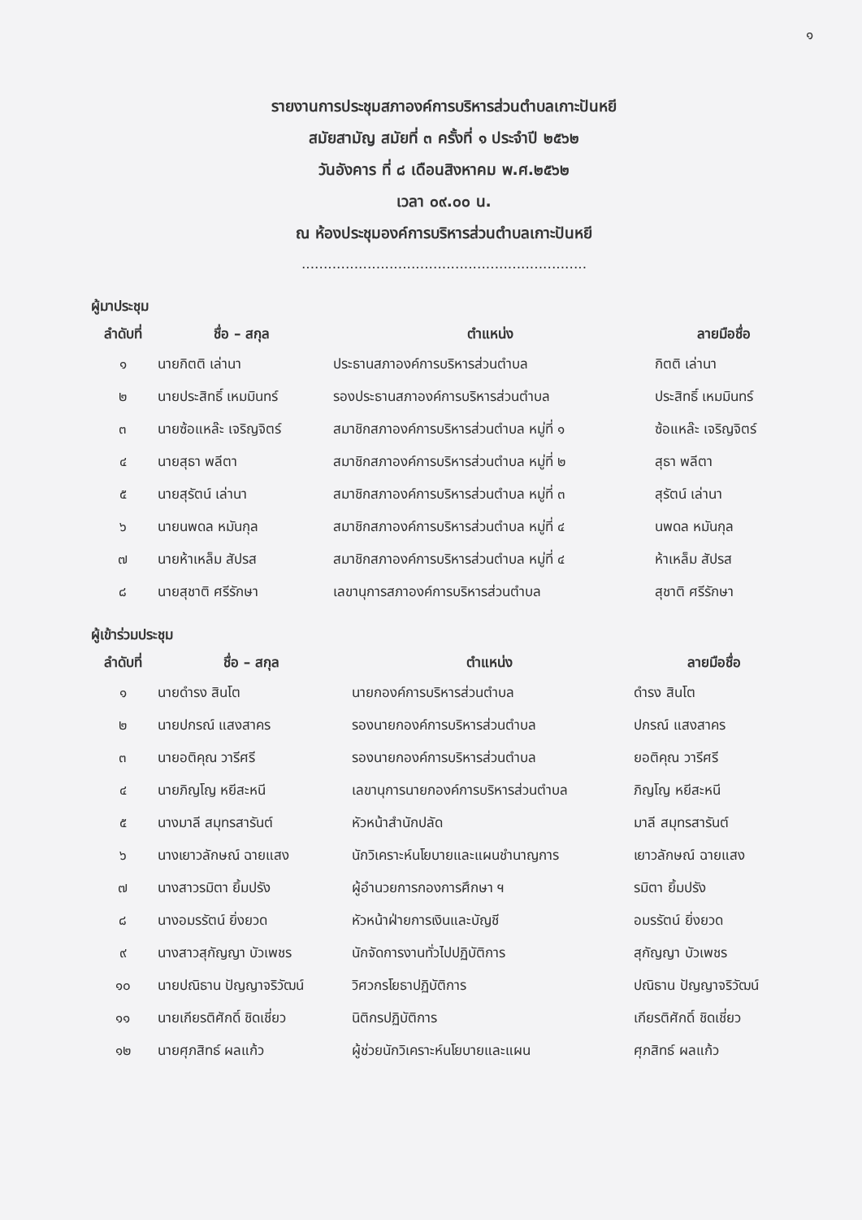๑
รายงานการประชุมสภาองค์การบริหารส่วนตำบลเกาะปันหยี
สมัยสามัญ สมัยที่ ๓ ครั้งที่ ๑ ประจำปี ๒๕๖๒
วันอังคาร ที่ ๘ เดือนสิงหาคม พ.ศ.๒๕๖๒
เวลา ๐๙.๐๐ น.
ณ ห้องประชุมองค์การบริหารส่วนตำบลเกาะปันหยี
.................................................................
ผู้มาประชุม
| ลำดับที่ | ชื่อ – สกุล | ตำแหน่ง | ลายมือชื่อ |
| --- | --- | --- | --- |
| ๑ | นายกิตติ เล่านา | ประธานสภาองค์การบริหารส่วนตำบล | กิตติ เล่านา |
| ๒ | นายประสิทธิ์ เหมมินทร์ | รองประธานสภาองค์การบริหารส่วนตำบล | ประสิทธิ์ เหมมินทร์ |
| ๓ | นายซ้อแหล๊ะ เจริญจิตร์ | สมาชิกสภาองค์การบริหารส่วนตำบล หมู่ที่ ๑ | ซ้อแหล๊ะ เจริญจิตร์ |
| ๔ | นายสุธา พลีตา | สมาชิกสภาองค์การบริหารส่วนตำบล หมู่ที่ ๒ | สุธา พลีตา |
| ๕ | นายสุรัตน์ เล่านา | สมาชิกสภาองค์การบริหารส่วนตำบล หมู่ที่ ๓ | สุรัตน์ เล่านา |
| ๖ | นายนพดล หมันกุล | สมาชิกสภาองค์การบริหารส่วนตำบล หมู่ที่ ๔ | นพดล หมันกุล |
| ๗ | นายห้าเหล็ม สัปรส | สมาชิกสภาองค์การบริหารส่วนตำบล หมู่ที่ ๔ | ห้าเหล็ม สัปรส |
| ๘ | นายสุชาติ ศรีรักษา | เลขานุการสภาองค์การบริหารส่วนตำบล | สุชาติ ศรีรักษา |
ผู้เข้าร่วมประชุม
| ลำดับที่ | ชื่อ – สกุล | ตำแหน่ง | ลายมือชื่อ |
| --- | --- | --- | --- |
| ๑ | นายดำรง สินโต | นายกองค์การบริหารส่วนตำบล | ดำรง สินโต |
| ๒ | นายปกรณ์ แสงสาคร | รองนายกองค์การบริหารส่วนตำบล | ปกรณ์ แสงสาคร |
| ๓ | นายอติคุณ วารีศรี | รองนายกองค์การบริหารส่วนตำบล | ยอติคุณ วารีศรี |
| ๔ | นายภิญโญ หยีสะหนี | เลขานุการนายกองค์การบริหารส่วนตำบล | ภิญโญ หยีสะหนี |
| ๕ | นางมาลี สมุทรสารันต์ | หัวหน้าสำนักปลัด | มาลี สมุทรสารันต์ |
| ๖ | นางเยาวลักษณ์ ฉายแสง | นักวิเคราะห์นโยบายและแผนชำนาญการ | เยาวลักษณ์ ฉายแสง |
| ๗ | นางสาวรมิตา ยิ้มปรัง | ผู้อำนวยการกองการศึกษา ฯ | รมิตา ยิ้มปรัง |
| ๘ | นางอมรรัตน์ ยิ่งยวด | หัวหน้าฝ่ายการเงินและบัญชี | อมรรัตน์ ยิ่งยวด |
| ๙ | นางสาวสุกัญญา บัวเพชร | นักจัดการงานทั่วไปปฏิบัติการ | สุกัญญา บัวเพชร |
| ๑๐ | นายปณิธาน ปัญญาจริวัฒน์ | วิศวกรโยธาปฏิบัติการ | ปณิธาน ปัญญาจริวัฒน์ |
| ๑๑ | นายเกียรติศักดิ์ ชิดเชี่ยว | นิติกรปฏิบัติการ | เกียรติศักดิ์ ชิดเชี่ยว |
| ๑๒ | นายศุภสิทธ์ ผลแก้ว | ผู้ช่วยนักวิเคราะห์นโยบายและแผน | ศุภสิทธ์ ผลแก้ว |